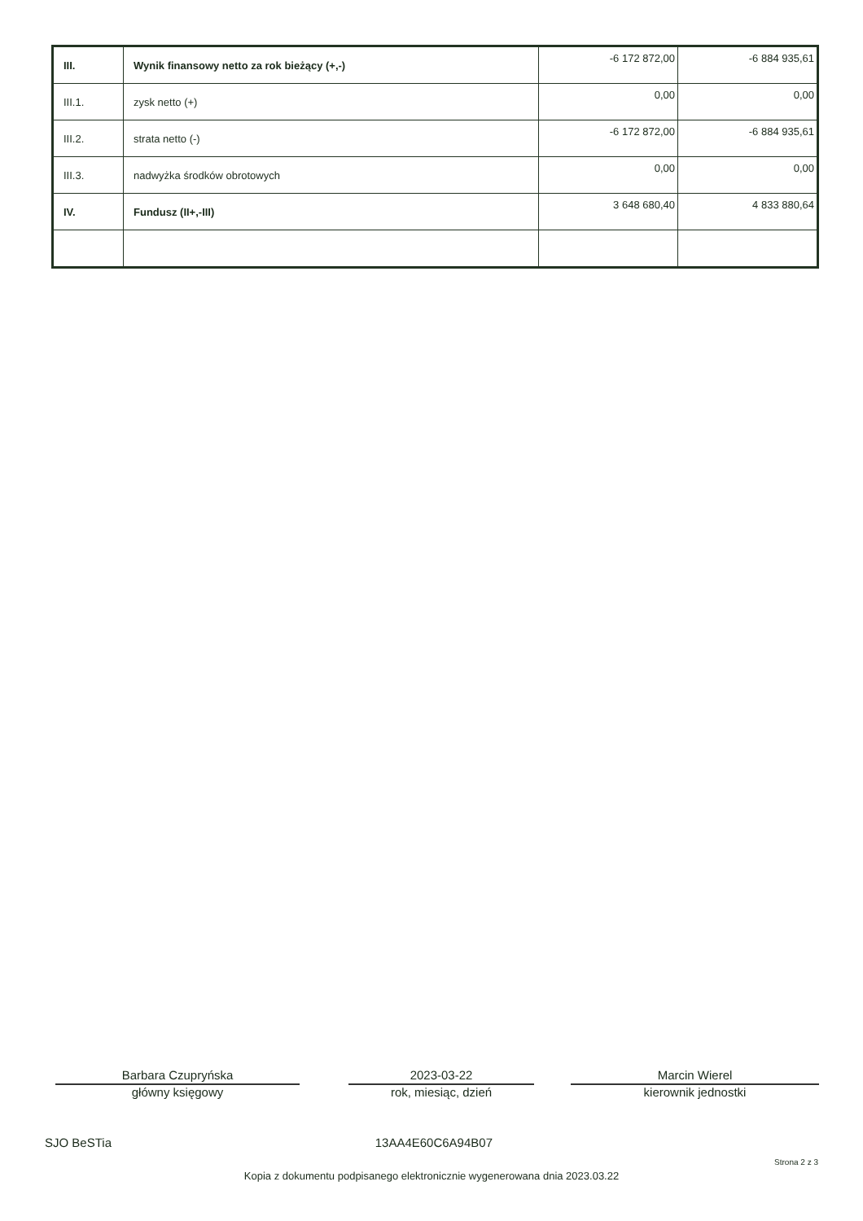| III. | Wynik finansowy netto za rok bieżący (+,-) | -6 172 872,00 | -6 884 935,61 |
| III.1. | zysk netto (+) | 0,00 | 0,00 |
| III.2. | strata netto (-) | -6 172 872,00 | -6 884 935,61 |
| III.3. | nadwyżka środków obrotowych | 0,00 | 0,00 |
| IV. | Fundusz (II+,-III) | 3 648 680,40 | 4 833 880,64 |
Barbara Czupryńska
główny księgowy
2023-03-22
rok, miesiąc, dzień
Marcin Wierel
kierownik jednostki
SJO BeSTia 13AA4E60C6A94B07
Strona 2 z 3
Kopia z dokumentu podpisanego elektronicznie wygenerowana dnia 2023.03.22